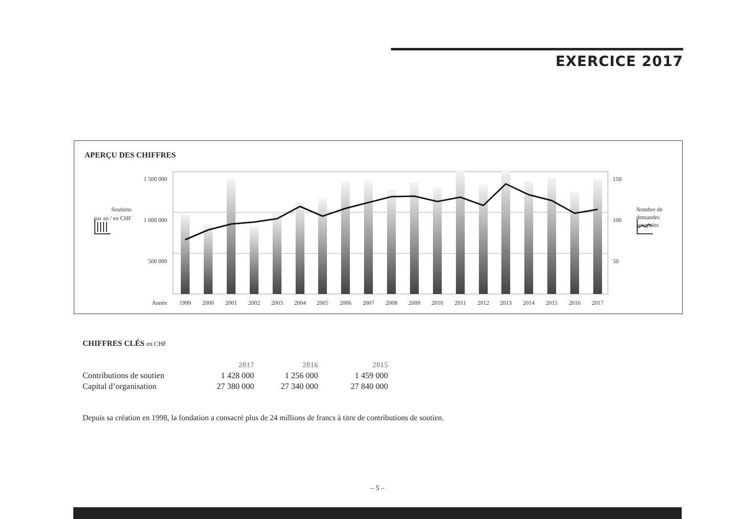EXERCICE 2017
APERÇU DES CHIFFRES
1 500 000
1 000 000
500 000
150
100
50
Soutiens
par an / en CHF
Nombre de
demandes
acceptées
Année
1999
2000
2001
2002
2003
2004
2005
2006
2007
2008
2009
2010
2011
2012
2013
2014
2015
2016
2017
CHIFFRES CLÉS en CHF
| | 2017 | 2016 | 2015 |
| Contributions de soutien | 1 428 000 | 1 256 000 | 1 459 000 |
| Capital d’organisation | 27 380 000 | 27 340 000 | 27 840 000 |
Depuis sa création en 1998, la fondation a consacré plus de 24 millions de francs à titre de contributions de soutien.
– 5 –